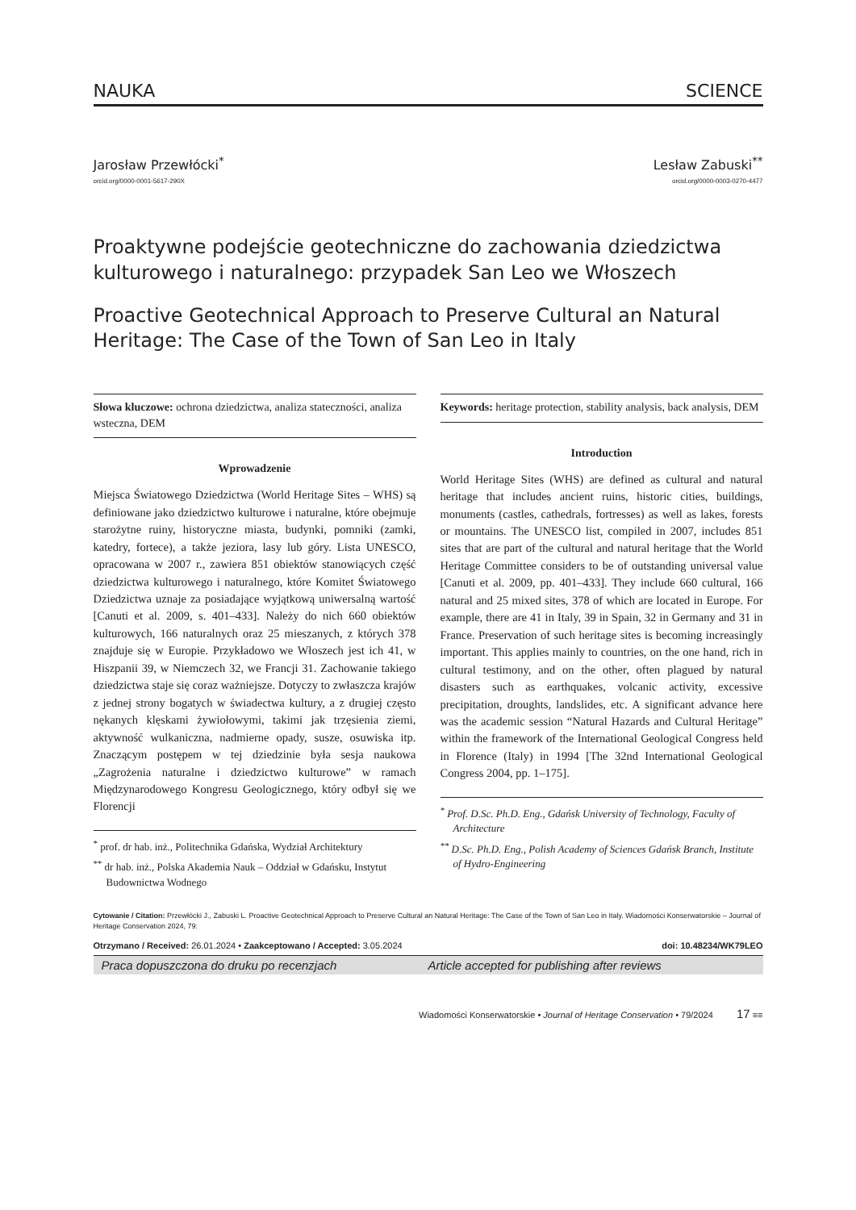NAUKA SCIENCE
Jarosław Przewłócki<sup>*</sup>
orcid.org/0000-0001-5617-290X
Lesław Zabuski<sup>**</sup>
orcid.org/0000-0003-0270-4477
Proaktywne podejście geotechniczne do zachowania dziedzictwa kulturowego i naturalnego: przypadek San Leo we Włoszech
Proactive Geotechnical Approach to Preserve Cultural an Natural Heritage: The Case of the Town of San Leo in Italy
Słowa kluczowe: ochrona dziedzictwa, analiza stateczności, analiza wsteczna, DEM
Wprowadzenie
Miejsca Światowego Dziedzictwa (World Heritage Sites – WHS) są definiowane jako dziedzictwo kulturowe i naturalne, które obejmuje starożytne ruiny, historyczne miasta, budynki, pomniki (zamki, katedry, fortece), a także jeziora, lasy lub góry. Lista UNESCO, opracowana w 2007 r., zawiera 851 obiektów stanowiących część dziedzictwa kulturowego i naturalnego, które Komitet Światowego Dziedzictwa uznaje za posiadające wyjątkową uniwersalną wartość [Canuti et al. 2009, s. 401–433]. Należy do nich 660 obiektów kulturowych, 166 naturalnych oraz 25 mieszanych, z których 378 znajduje się w Europie. Przykładowo we Włoszech jest ich 41, w Hiszpanii 39, w Niemczech 32, we Francji 31. Zachowanie takiego dziedzictwa staje się coraz ważniejsze. Dotyczy to zwłaszcza krajów z jednej strony bogatych w świadectwa kultury, a z drugiej często nękanych klęskami żywiołowymi, takimi jak trzęsienia ziemi, aktywność wulkaniczna, nadmierne opady, susze, osuwiska itp. Znaczącym postępem w tej dziedzinie była sesja naukowa „Zagrożenia naturalne i dziedzictwo kulturowe” w ramach Międzynarodowego Kongresu Geologicznego, który odbył się we Florencji
<sup>*</sup> prof. dr hab. inż., Politechnika Gdańska, Wydział Architektury
<sup>**</sup> dr hab. inż., Polska Akademia Nauk – Oddział w Gdańsku, Instytut Budownictwa Wodnego
Keywords: heritage protection, stability analysis, back analysis, DEM
Introduction
World Heritage Sites (WHS) are defined as cultural and natural heritage that includes ancient ruins, historic cities, buildings, monuments (castles, cathedrals, fortresses) as well as lakes, forests or mountains. The UNESCO list, compiled in 2007, includes 851 sites that are part of the cultural and natural heritage that the World Heritage Committee considers to be of outstanding universal value [Canuti et al. 2009, pp. 401–433]. They include 660 cultural, 166 natural and 25 mixed sites, 378 of which are located in Europe. For example, there are 41 in Italy, 39 in Spain, 32 in Germany and 31 in France. Preservation of such heritage sites is becoming increasingly important. This applies mainly to countries, on the one hand, rich in cultural testimony, and on the other, often plagued by natural disasters such as earthquakes, volcanic activity, excessive precipitation, droughts, landslides, etc. A significant advance here was the academic session “Natural Hazards and Cultural Heritage” within the framework of the International Geological Congress held in Florence (Italy) in 1994 [The 32nd International Geological Congress 2004, pp. 1–175].
<sup>*</sup> Prof. D.Sc. Ph.D. Eng., Gdańsk University of Technology, Faculty of Architecture
<sup>**</sup> D.Sc. Ph.D. Eng., Polish Academy of Sciences Gdańsk Branch, Institute of Hydro-Engineering
Cytowanie / Citation: Przewłócki J., Zabuski L. Proactive Geotechnical Approach to Preserve Cultural an Natural Heritage: The Case of the Town of San Leo in Italy. Wiadomości Konserwatorskie – Journal of Heritage Conservation 2024, 79:
Otrzymano / Received: 26.01.2024 • Zaakceptowano / Accepted: 3.05.2024 doi: 10.48234/WK79LEO
Praca dopuszczona do druku po recenzjach Article accepted for publishing after reviews
Wiadomości Konserwatorskie • Journal of Heritage Conservation • 79/2024 17 ≡≡